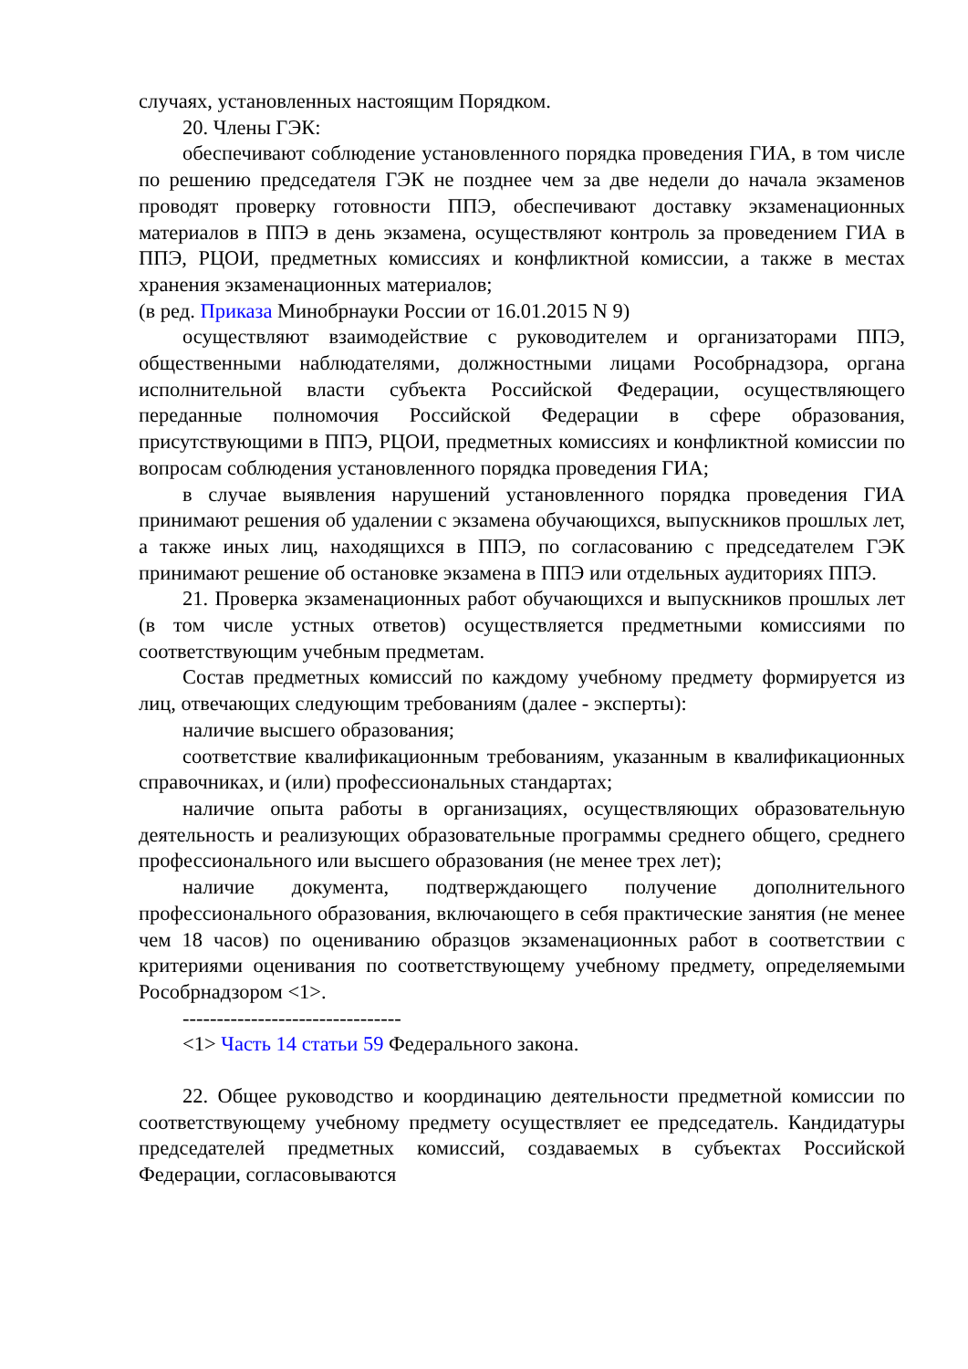случаях, установленных настоящим Порядком.
20. Члены ГЭК:
обеспечивают соблюдение установленного порядка проведения ГИА, в том числе по решению председателя ГЭК не позднее чем за две недели до начала экзаменов проводят проверку готовности ППЭ, обеспечивают доставку экзаменационных материалов в ППЭ в день экзамена, осуществляют контроль за проведением ГИА в ППЭ, РЦОИ, предметных комиссиях и конфликтной комиссии, а также в местах хранения экзаменационных материалов;
(в ред. Приказа Минобрнауки России от 16.01.2015 N 9)
осуществляют взаимодействие с руководителем и организаторами ППЭ, общественными наблюдателями, должностными лицами Рособрнадзора, органа исполнительной власти субъекта Российской Федерации, осуществляющего переданные полномочия Российской Федерации в сфере образования, присутствующими в ППЭ, РЦОИ, предметных комиссиях и конфликтной комиссии по вопросам соблюдения установленного порядка проведения ГИА;
в случае выявления нарушений установленного порядка проведения ГИА принимают решения об удалении с экзамена обучающихся, выпускников прошлых лет, а также иных лиц, находящихся в ППЭ, по согласованию с председателем ГЭК принимают решение об остановке экзамена в ППЭ или отдельных аудиториях ППЭ.
21. Проверка экзаменационных работ обучающихся и выпускников прошлых лет (в том числе устных ответов) осуществляется предметными комиссиями по соответствующим учебным предметам.
Состав предметных комиссий по каждому учебному предмету формируется из лиц, отвечающих следующим требованиям (далее - эксперты):
наличие высшего образования;
соответствие квалификационным требованиям, указанным в квалификационных справочниках, и (или) профессиональных стандартах;
наличие опыта работы в организациях, осуществляющих образовательную деятельность и реализующих образовательные программы среднего общего, среднего профессионального или высшего образования (не менее трех лет);
наличие документа, подтверждающего получение дополнительного профессионального образования, включающего в себя практические занятия (не менее чем 18 часов) по оцениванию образцов экзаменационных работ в соответствии с критериями оценивания по соответствующему учебному предмету, определяемыми Рособрнадзором <1>.
--------------------------------
<1> Часть 14 статьи 59 Федерального закона.
22. Общее руководство и координацию деятельности предметной комиссии по соответствующему учебному предмету осуществляет ее председатель. Кандидатуры председателей предметных комиссий, создаваемых в субъектах Российской Федерации, согласовываются